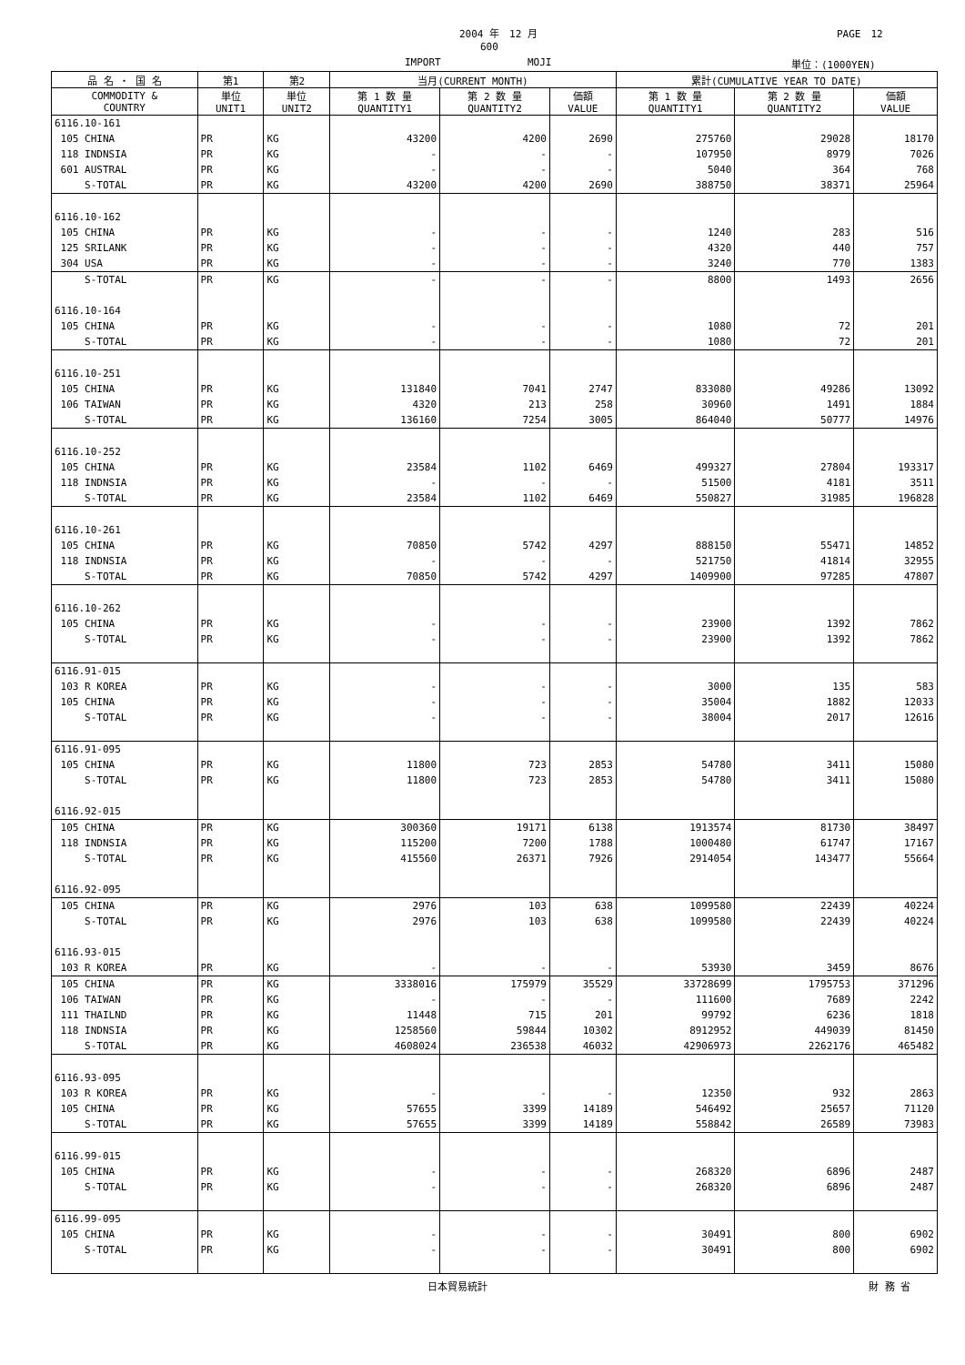2004 年　12 月 PAGE　12
600
IMPORT MOJI 単位：(1000YEN)
| 品 名 ・ 国 名 | 第1 | 第2 | 当月(CURRENT MONTH) | | | 累計(CUMULATIVE YEAR TO DATE) | | |
| --- | --- | --- | --- | --- | --- | --- | --- | --- |
| COMMODITY & COUNTRY | 単位 UNIT1 | 単位 UNIT2 | 第 1 数 量 QUANTITY1 | 第 2 数 量 QUANTITY2 | 価額 VALUE | 第 1 数 量 QUANTITY1 | 第 2 数 量 QUANTITY2 | 価額 VALUE |
| 6116.10-161 | | | | | | | | |
| 105 CHINA | PR | KG | 43200 | 4200 | 2690 | 275760 | 29028 | 18170 |
| 118 INDNSIA | PR | KG | - | - | - | 107950 | 8979 | 7026 |
| 601 AUSTRAL | PR | KG | - | - | - | 5040 | 364 | 768 |
| S-TOTAL | PR | KG | 43200 | 4200 | 2690 | 388750 | 38371 | 25964 |
| 6116.10-162 | | | | | | | | |
| 105 CHINA | PR | KG | - | - | - | 1240 | 283 | 516 |
| 125 SRILANK | PR | KG | - | - | - | 4320 | 440 | 757 |
| 304 USA | PR | KG | - | - | - | 3240 | 770 | 1383 |
| S-TOTAL | PR | KG | - | - | - | 8800 | 1493 | 2656 |
| 6116.10-164 | | | | | | | | |
| 105 CHINA | PR | KG | - | - | - | 1080 | 72 | 201 |
| S-TOTAL | PR | KG | - | - | - | 1080 | 72 | 201 |
| 6116.10-251 | | | | | | | | |
| 105 CHINA | PR | KG | 131840 | 7041 | 2747 | 833080 | 49286 | 13092 |
| 106 TAIWAN | PR | KG | 4320 | 213 | 258 | 30960 | 1491 | 1884 |
| S-TOTAL | PR | KG | 136160 | 7254 | 3005 | 864040 | 50777 | 14976 |
| 6116.10-252 | | | | | | | | |
| 105 CHINA | PR | KG | 23584 | 1102 | 6469 | 499327 | 27804 | 193317 |
| 118 INDNSIA | PR | KG | - | - | - | 51500 | 4181 | 3511 |
| S-TOTAL | PR | KG | 23584 | 1102 | 6469 | 550827 | 31985 | 196828 |
| 6116.10-261 | | | | | | | | |
| 105 CHINA | PR | KG | 70850 | 5742 | 4297 | 888150 | 55471 | 14852 |
| 118 INDNSIA | PR | KG | - | - | - | 521750 | 41814 | 32955 |
| S-TOTAL | PR | KG | 70850 | 5742 | 4297 | 1409900 | 97285 | 47807 |
| 6116.10-262 | | | | | | | | |
| 105 CHINA | PR | KG | - | - | - | 23900 | 1392 | 7862 |
| S-TOTAL | PR | KG | - | - | - | 23900 | 1392 | 7862 |
| 6116.91-015 | | | | | | | | |
| 103 R KOREA | PR | KG | - | - | - | 3000 | 135 | 583 |
| 105 CHINA | PR | KG | - | - | - | 35004 | 1882 | 12033 |
| S-TOTAL | PR | KG | - | - | - | 38004 | 2017 | 12616 |
| 6116.91-095 | | | | | | | | |
| 105 CHINA | PR | KG | 11800 | 723 | 2853 | 54780 | 3411 | 15080 |
| S-TOTAL | PR | KG | 11800 | 723 | 2853 | 54780 | 3411 | 15080 |
| 6116.92-015 | | | | | | | | |
| 105 CHINA | PR | KG | 300360 | 19171 | 6138 | 1913574 | 81730 | 38497 |
| 118 INDNSIA | PR | KG | 115200 | 7200 | 1788 | 1000480 | 61747 | 17167 |
| S-TOTAL | PR | KG | 415560 | 26371 | 7926 | 2914054 | 143477 | 55664 |
| 6116.92-095 | | | | | | | | |
| 105 CHINA | PR | KG | 2976 | 103 | 638 | 1099580 | 22439 | 40224 |
| S-TOTAL | PR | KG | 2976 | 103 | 638 | 1099580 | 22439 | 40224 |
| 6116.93-015 | | | | | | | | |
| 103 R KOREA | PR | KG | - | - | - | 53930 | 3459 | 8676 |
| 105 CHINA | PR | KG | 3338016 | 175979 | 35529 | 33728699 | 1795753 | 371296 |
| 106 TAIWAN | PR | KG | - | - | - | 111600 | 7689 | 2242 |
| 111 THAILND | PR | KG | 11448 | 715 | 201 | 99792 | 6236 | 1818 |
| 118 INDNSIA | PR | KG | 1258560 | 59844 | 10302 | 8912952 | 449039 | 81450 |
| S-TOTAL | PR | KG | 4608024 | 236538 | 46032 | 42906973 | 2262176 | 465482 |
| 6116.93-095 | | | | | | | | |
| 103 R KOREA | PR | KG | - | - | - | 12350 | 932 | 2863 |
| 105 CHINA | PR | KG | 57655 | 3399 | 14189 | 546492 | 25657 | 71120 |
| S-TOTAL | PR | KG | 57655 | 3399 | 14189 | 558842 | 26589 | 73983 |
| 6116.99-015 | | | | | | | | |
| 105 CHINA | PR | KG | - | - | - | 268320 | 6896 | 2487 |
| S-TOTAL | PR | KG | - | - | - | 268320 | 6896 | 2487 |
| 6116.99-095 | | | | | | | | |
| 105 CHINA | PR | KG | - | - | - | 30491 | 800 | 6902 |
| S-TOTAL | PR | KG | - | - | - | 30491 | 800 | 6902 |
日本貿易統計 財 務 省